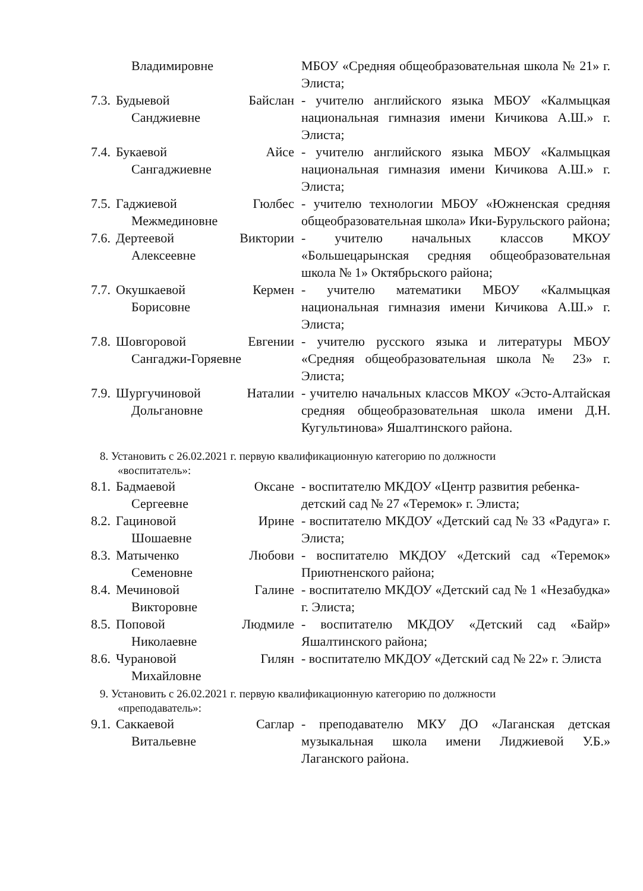Владимировне МБОУ «Средняя общеобразовательная школа № 21» г. Элиста;
7.3.
Будыевой Байслан
Санджиевне
- учителю английского языка МБОУ «Калмыцкая национальная гимназия имени Кичикова А.Ш.» г. Элиста;
7.4.
Букаевой Айсе
Сангаджиевне
- учителю английского языка МБОУ «Калмыцкая национальная гимназия имени Кичикова А.Ш.» г. Элиста;
7.5.
Гаджиевой Гюлбес
Межмединовне
- учителю технологии МБОУ «Южненская средняя общеобразовательная школа» Ики-Бурульского района;
7.6.
Дертеевой Виктории
Алексеевне
- учителю начальных классов МКОУ «Большецарынская средняя общеобразовательная школа № 1» Октябрьского района;
7.7.
Окушкаевой Кермен
Борисовне
- учителю математики МБОУ «Калмыцкая национальная гимназия имени Кичикова А.Ш.» г. Элиста;
7.8.
Шовгоровой Евгении
Сангаджи-Горяевне
- учителю русского языка и литературы МБОУ «Средняя общеобразовательная школа № 23» г. Элиста;
7.9.
Шургучиновой Наталии
Дольгановне
- учителю начальных классов МКОУ «Эсто-Алтайская средняя общеобразовательная школа имени Д.Н. Кугультинова» Яшалтинского района.
8. Установить с 26.02.2021 г. первую квалификационную категорию по должности
«воспитатель»:
8.1.
Бадмаевой Оксане
Сергеевне
- воспитателю МКДОУ «Центр развития ребенка- детский сад № 27 «Теремок» г. Элиста;
8.2.
Гациновой Ирине
Шошаевне
- воспитателю МКДОУ «Детский сад № 33 «Радуга» г. Элиста;
8.3.
Матыченко Любови
Семеновне
- воспитателю МКДОУ «Детский сад «Теремок» Приютненского района;
8.4.
Мечиновой Галине
Викторовне
- воспитателю МКДОУ «Детский сад № 1 «Незабудка» г. Элиста;
8.5.
Поповой Людмиле
Николаевне
- воспитателю МКДОУ «Детский сад «Байр» Яшалтинского района;
8.6.
Чурановой Гилян
Михайловне
- воспитателю МКДОУ «Детский сад № 22» г. Элиста
9. Установить с 26.02.2021 г. первую квалификационную категорию по должности
«преподаватель»:
9.1.
Саккаевой Саглар
Витальевне
- преподавателю МКУ ДО «Лаганская детская музыкальная школа имени Лиджиевой У.Б.» Лаганского района.